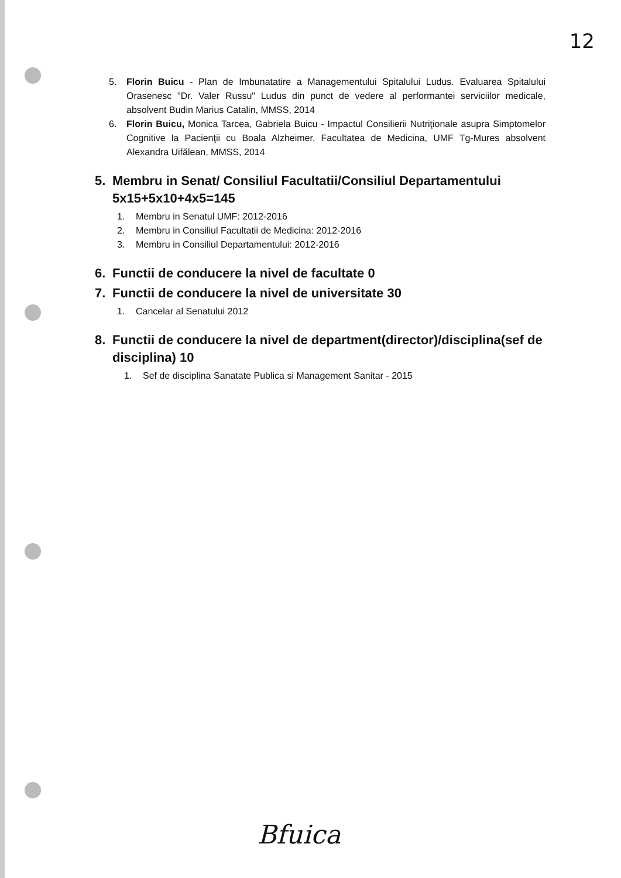12
5. Florin Buicu - Plan de Imbunatatire a Managementului Spitalului Ludus. Evaluarea Spitalului Orasenesc "Dr. Valer Russu" Ludus din punct de vedere al performantei serviciilor medicale, absolvent Budin Marius Catalin, MMSS, 2014
6. Florin Buicu, Monica Tarcea, Gabriela Buicu - Impactul Consilierii Nutriţionale asupra Simptomelor Cognitive la Pacienţii cu Boala Alzheimer, Facultatea de Medicina, UMF Tg-Mures absolvent Alexandra Uifălean, MMSS, 2014
5. Membru in Senat/ Consiliul Facultatii/Consiliul Departamentului 5x15+5x10+4x5=145
1. Membru in Senatul UMF: 2012-2016
2. Membru in Consiliul Facultatii de Medicina: 2012-2016
3. Membru in Consiliul Departamentului: 2012-2016
6. Functii de conducere la nivel de facultate 0
7. Functii de conducere la nivel de universitate 30
1. Cancelar al Senatului 2012
8. Functii de conducere la nivel de department(director)/disciplina(sef de disciplina) 10
1. Sef de disciplina Sanatate Publica si Management Sanitar - 2015
Bfuica